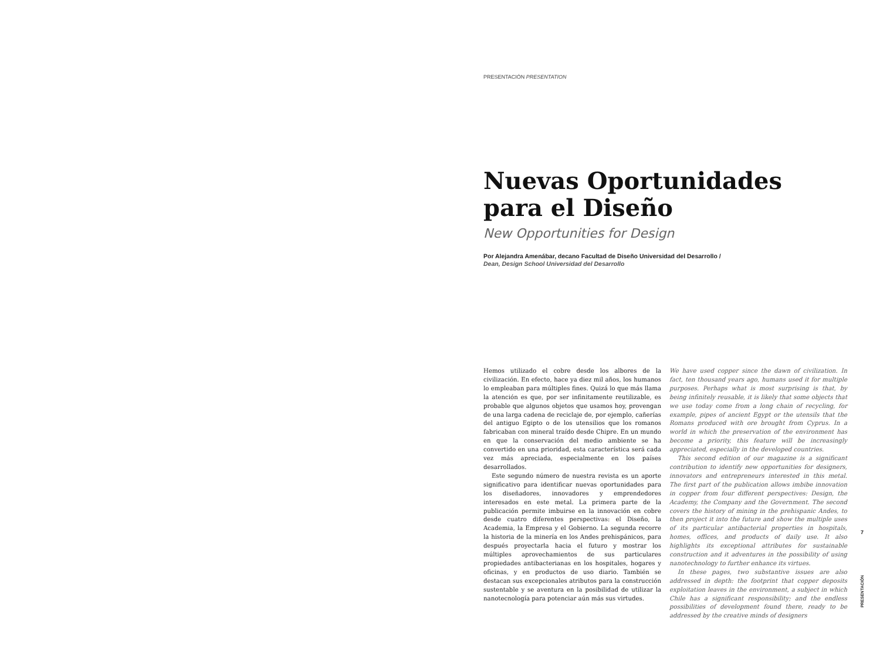PRESENTACIÓN PRESENTATION
Nuevas Oportunidades
para el Diseño
New Opportunities for Design
Por Alejandra Amenábar, decano Facultad de Diseño Universidad del Desarrollo /
Dean, Design School Universidad del Desarrollo
Hemos utilizado el cobre desde los albores de la civilización. En efecto, hace ya diez mil años, los humanos lo empleaban para múltiples fines. Quizá lo que más llama la atención es que, por ser infinitamente reutilizable, es probable que algunos objetos que usamos hoy, provengan de una larga cadena de reciclaje de, por ejemplo, cañerías del antiguo Egipto o de los utensilios que los romanos fabricaban con mineral traído desde Chipre. En un mundo en que la conservación del medio ambiente se ha convertido en una prioridad, esta característica será cada vez más apreciada, especialmente en los países desarrollados.
Este segundo número de nuestra revista es un aporte significativo para identificar nuevas oportunidades para los diseñadores, innovadores y emprendedores interesados en este metal. La primera parte de la publicación permite imbuirse en la innovación en cobre desde cuatro diferentes perspectivas: el Diseño, la Academia, la Empresa y el Gobierno. La segunda recorre la historia de la minería en los Andes prehispánicos, para después proyectarla hacia el futuro y mostrar los múltiples aprovechamientos de sus particulares propiedades antibacterianas en los hospitales, hogares y oficinas, y en productos de uso diario. También se destacan sus excepcionales atributos para la construcción sustentable y se aventura en la posibilidad de utilizar la nanotecnología para potenciar aún más sus virtudes.
We have used copper since the dawn of civilization. In fact, ten thousand years ago, humans used it for multiple purposes. Perhaps what is most surprising is that, by being infinitely reusable, it is likely that some objects that we use today come from a long chain of recycling, for example, pipes of ancient Egypt or the utensils that the Romans produced with ore brought from Cyprus. In a world in which the preservation of the environment has become a priority, this feature will be increasingly appreciated, especially in the developed countries.
This second edition of our magazine is a significant contribution to identify new opportunities for designers, innovators and entrepreneurs interested in this metal. The first part of the publication allows imbibe innovation in copper from four different perspectives: Design, the Academy, the Company and the Government. The second covers the history of mining in the prehispanic Andes, to then project it into the future and show the multiple uses of its particular antibacterial properties in hospitals, homes, offices, and products of daily use. It also highlights its exceptional attributes for sustainable construction and it adventures in the possibility of using nanotechnology to further enhance its virtues.
In these pages, two substantive issues are also addressed in depth: the footprint that copper deposits exploitation leaves in the environment, a subject in which Chile has a significant responsibility; and the endless possibilities of development found there, ready to be addressed by the creative minds of designers
7
PRESENTACIÓN